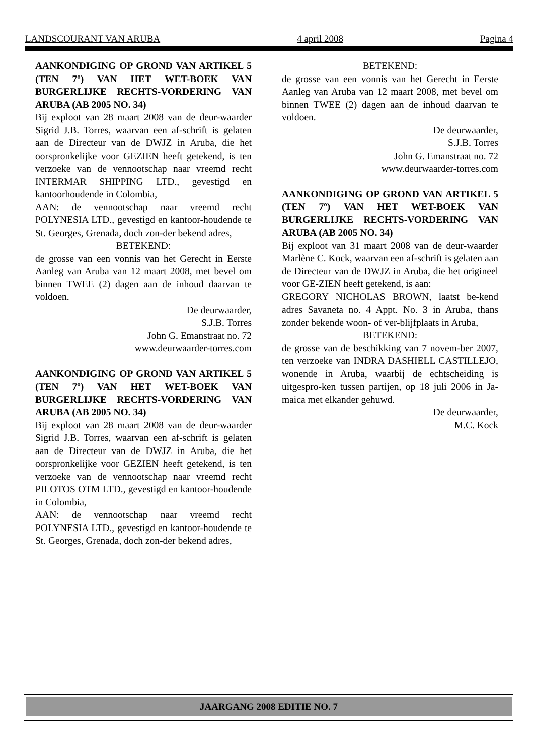LANDSCOURANT VAN ARUBA 4 april 2008 Pagina 4
AANKONDIGING OP GROND VAN ARTIKEL 5 (TEN 7º) VAN HET WET-BOEK VAN BURGERLIJKE RECHTS-VORDERING VAN ARUBA (AB 2005 NO. 34)
Bij exploot van 28 maart 2008 van de deur-waarder Sigrid J.B. Torres, waarvan een af-schrift is gelaten aan de Directeur van de DWJZ in Aruba, die het oorspronkelijke voor GEZIEN heeft getekend, is ten verzoeke van de vennootschap naar vreemd recht INTERMAR SHIPPING LTD., gevestigd en kantoorhoudende in Colombia,
AAN: de vennootschap naar vreemd recht POLYNESIA LTD., gevestigd en kantoor-houdende te St. Georges, Grenada, doch zon-der bekend adres,
BETEKEND:
de grosse van een vonnis van het Gerecht in Eerste Aanleg van Aruba van 12 maart 2008, met bevel om binnen TWEE (2) dagen aan de inhoud daarvan te voldoen.
De deurwaarder,
S.J.B. Torres
John G. Emanstraat no. 72
www.deurwaarder-torres.com
AANKONDIGING OP GROND VAN ARTIKEL 5 (TEN 7º) VAN HET WET-BOEK VAN BURGERLIJKE RECHTS-VORDERING VAN ARUBA (AB 2005 NO. 34)
Bij exploot van 28 maart 2008 van de deur-waarder Sigrid J.B. Torres, waarvan een af-schrift is gelaten aan de Directeur van de DWJZ in Aruba, die het oorspronkelijke voor GEZIEN heeft getekend, is ten verzoeke van de vennootschap naar vreemd recht PILOTOS OTM LTD., gevestigd en kantoor-houdende in Colombia,
AAN: de vennootschap naar vreemd recht POLYNESIA LTD., gevestigd en kantoor-houdende te St. Georges, Grenada, doch zon-der bekend adres,
BETEKEND:
de grosse van een vonnis van het Gerecht in Eerste Aanleg van Aruba van 12 maart 2008, met bevel om binnen TWEE (2) dagen aan de inhoud daarvan te voldoen.
De deurwaarder,
S.J.B. Torres
John G. Emanstraat no. 72
www.deurwaarder-torres.com
AANKONDIGING OP GROND VAN ARTIKEL 5 (TEN 7º) VAN HET WET-BOEK VAN BURGERLIJKE RECHTS-VORDERING VAN ARUBA (AB 2005 NO. 34)
Bij exploot van 31 maart 2008 van de deur-waarder Marlène C. Kock, waarvan een af-schrift is gelaten aan de Directeur van de DWJZ in Aruba, die het origineel voor GE-ZIEN heeft getekend, is aan:
GREGORY NICHOLAS BROWN, laatst be-kend adres Savaneta no. 4 Appt. No. 3 in Aruba, thans zonder bekende woon- of ver-blijfplaats in Aruba,
BETEKEND:
de grosse van de beschikking van 7 novem-ber 2007, ten verzoeke van INDRA DASHIELL CASTILLEJO, wonende in Aruba, waarbij de echtscheiding is uitgespro-ken tussen partijen, op 18 juli 2006 in Ja-maica met elkander gehuwd.
De deurwaarder,
M.C. Kock
JAARGANG 2008 EDITIE NO. 7